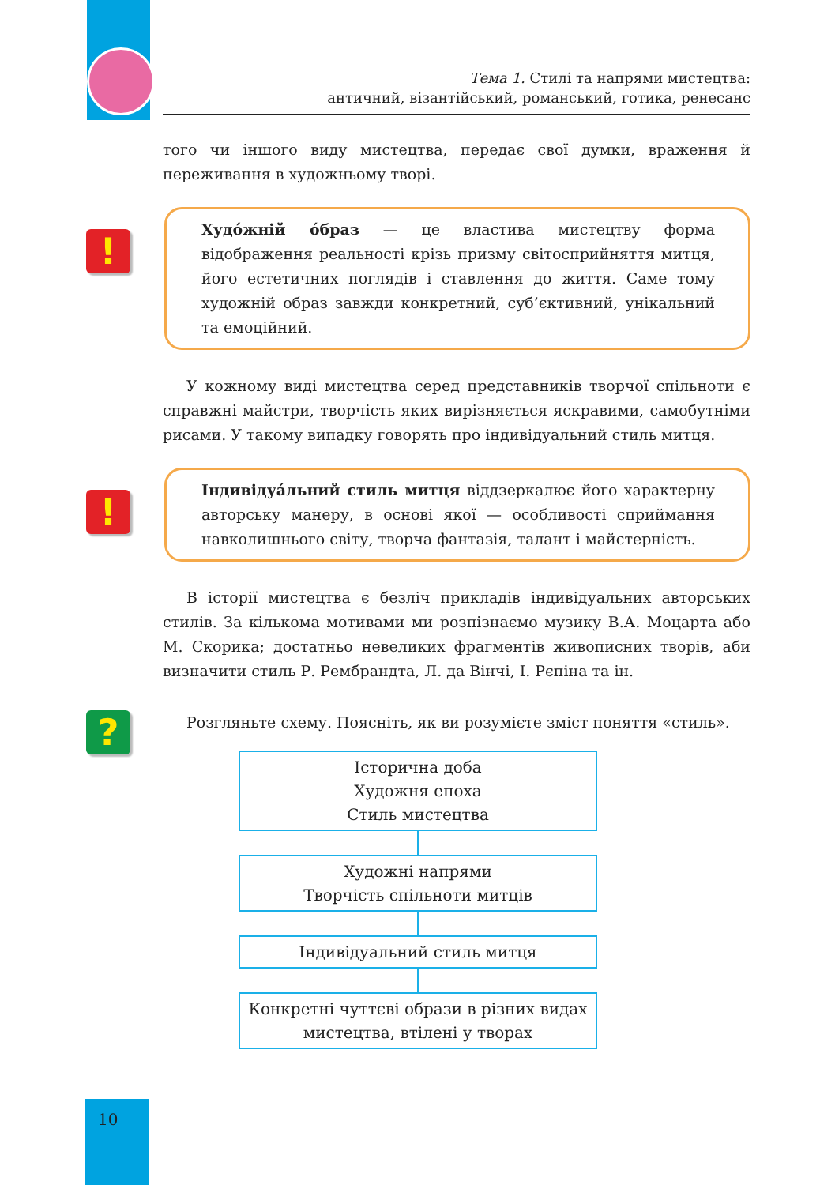Тема 1. Стилі та напрями мистецтва:
античний, візантійський, романський, готика, ренесанс
того чи іншого виду мистецтва, передає свої думки, враження й переживання в художньому творі.
!
Худóжній óбраз — це властива мистецтву форма відображення реальності крізь призму світосприйняття митця, його естетичних поглядів і ставлення до життя. Саме тому художній образ завжди конкретний, суб’єктивний, унікальний та емоційний.
У кожному виді мистецтва серед представників творчої спільноти є справжні майстри, творчість яких вирізняється яскравими, самобутніми рисами. У такому випадку говорять про індивідуальний стиль митця.
!
Індивідуáльний стиль митця віддзеркалює його характерну авторську манеру, в основі якої — особливості сприймання навколишнього світу, творча фантазія, талант і майстерність.
В історії мистецтва є безліч прикладів індивідуальних авторських стилів. За кількома мотивами ми розпізнаємо музику В.А. Моцарта або М. Скорика; достатньо невеликих фрагментів живописних творів, аби визначити стиль Р. Рембрандта, Л. да Вінчі, І. Рєпіна та ін.
?
Розгляньте схему. Поясніть, як ви розумієте зміст поняття «стиль».
Історична доба
Художня епоха
Стиль мистецтва
Художні напрями
Творчість спільноти митців
Індивідуальний стиль митця
Конкретні чуттєві образи в різних видах
мистецтва, втілені у творах
10